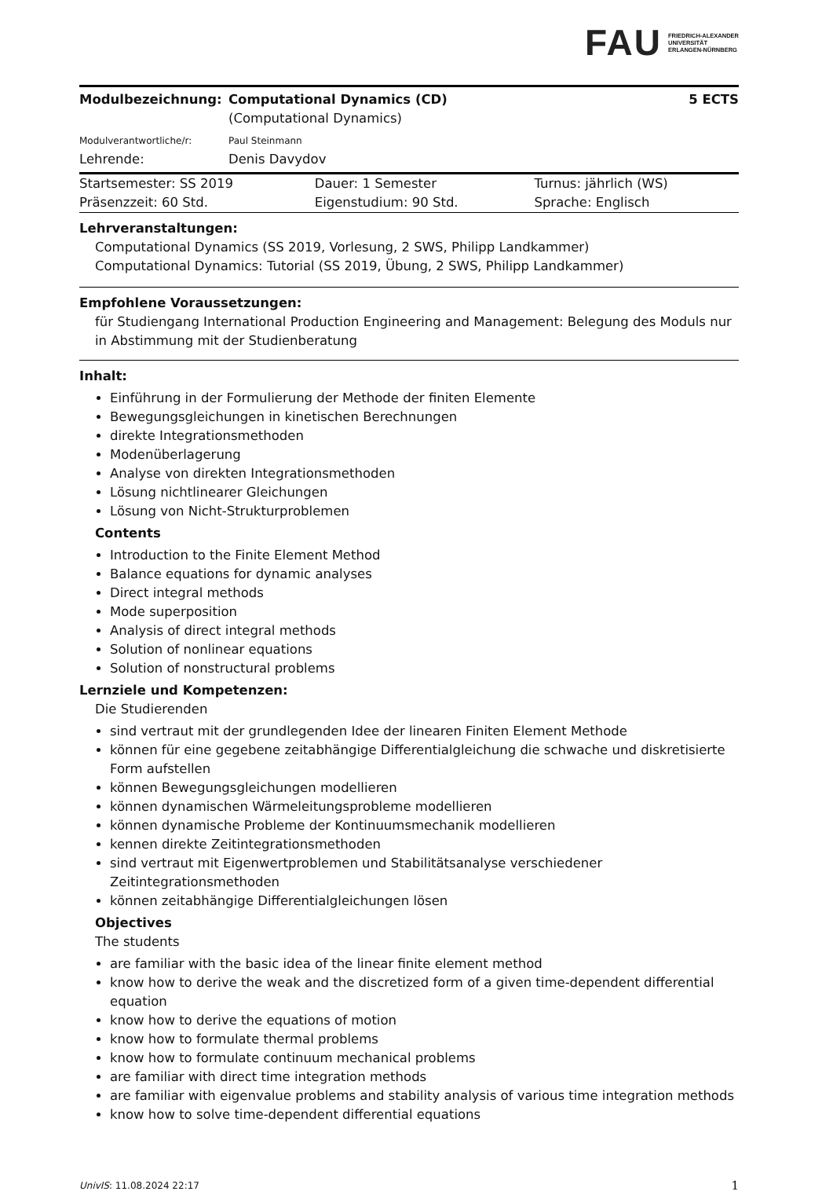FAU FRIEDRICH-ALEXANDER
UNIVERSITÄT
ERLANGEN-NÜRNBERG
| Modulbezeichnung: | Computational Dynamics (CD) (Computational Dynamics) | 5 ECTS |
| Modulverantwortliche/r: | Paul Steinmann | |
| Lehrende: | Denis Davydov | |
| Startsemester: SS 2019 | Dauer: 1 Semester | Turnus: jährlich (WS) |
| Präsenzzeit: 60 Std. | Eigenstudium: 90 Std. | Sprache: Englisch |
Lehrveranstaltungen:
Computational Dynamics (SS 2019, Vorlesung, 2 SWS, Philipp Landkammer)
Computational Dynamics: Tutorial (SS 2019, Übung, 2 SWS, Philipp Landkammer)
Empfohlene Voraussetzungen:
für Studiengang International Production Engineering and Management: Belegung des Moduls nur in Abstimmung mit der Studienberatung
Inhalt:
Einführung in der Formulierung der Methode der finiten Elemente
Bewegungsgleichungen in kinetischen Berechnungen
direkte Integrationsmethoden
Modenüberlagerung
Analyse von direkten Integrationsmethoden
Lösung nichtlinearer Gleichungen
Lösung von Nicht-Strukturproblemen
Contents
Introduction to the Finite Element Method
Balance equations for dynamic analyses
Direct integral methods
Mode superposition
Analysis of direct integral methods
Solution of nonlinear equations
Solution of nonstructural problems
Lernziele und Kompetenzen:
Die Studierenden
sind vertraut mit der grundlegenden Idee der linearen Finiten Element Methode
können für eine gegebene zeitabhängige Differentialgleichung die schwache und diskretisierte Form aufstellen
können Bewegungsgleichungen modellieren
können dynamischen Wärmeleitungsprobleme modellieren
können dynamische Probleme der Kontinuumsmechanik modellieren
kennen direkte Zeitintegrationsmethoden
sind vertraut mit Eigenwertproblemen und Stabilitätsanalyse verschiedener Zeitintegrationsmethoden
können zeitabhängige Differentialgleichungen lösen
Objectives
The students
are familiar with the basic idea of the linear finite element method
know how to derive the weak and the discretized form of a given time-dependent differential equation
know how to derive the equations of motion
know how to formulate thermal problems
know how to formulate continuum mechanical problems
are familiar with direct time integration methods
are familiar with eigenvalue problems and stability analysis of various time integration methods
know how to solve time-dependent differential equations
UnivIS: 11.08.2024 22:17 1